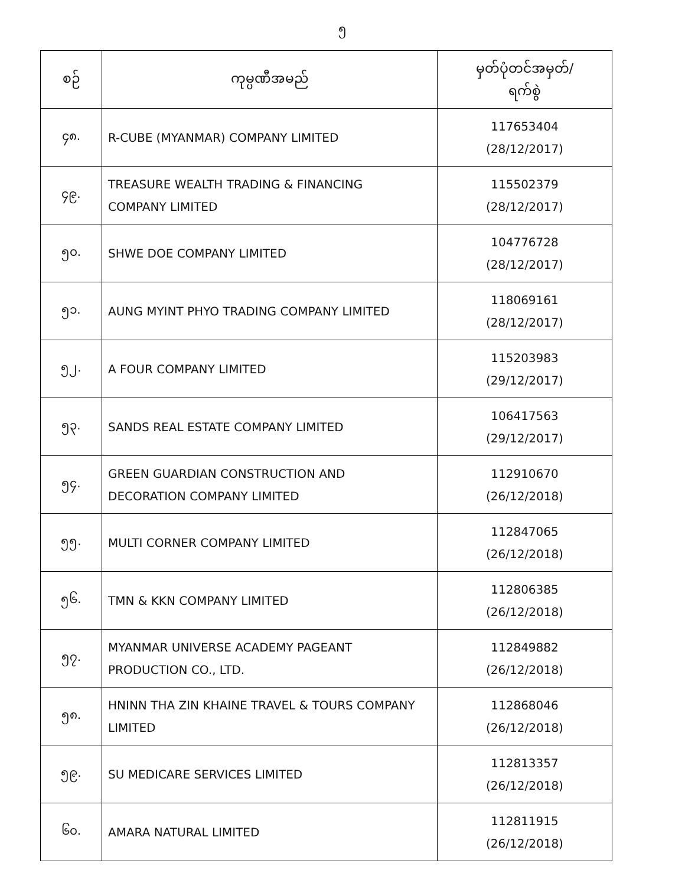၅
| စဉ် | ကုမ္ပဏီအမည် | မှတ်ပုံတင်အမှတ်/ ရက်စွဲ |
| --- | --- | --- |
| ၄၈. | R-CUBE (MYANMAR) COMPANY LIMITED | 117653404 (28/12/2017) |
| ၄၉. | TREASURE WEALTH TRADING & FINANCING COMPANY LIMITED | 115502379 (28/12/2017) |
| ၅၀. | SHWE DOE COMPANY LIMITED | 104776728 (28/12/2017) |
| ၅၁. | AUNG MYINT PHYO TRADING COMPANY LIMITED | 118069161 (28/12/2017) |
| ၅၂. | A FOUR COMPANY LIMITED | 115203983 (29/12/2017) |
| ၅၃. | SANDS REAL ESTATE COMPANY LIMITED | 106417563 (29/12/2017) |
| ၅၄. | GREEN GUARDIAN CONSTRUCTION AND DECORATION COMPANY LIMITED | 112910670 (26/12/2018) |
| ၅၅. | MULTI CORNER COMPANY LIMITED | 112847065 (26/12/2018) |
| ၅၆. | TMN & KKN COMPANY LIMITED | 112806385 (26/12/2018) |
| ၅၇. | MYANMAR UNIVERSE ACADEMY PAGEANT PRODUCTION CO., LTD. | 112849882 (26/12/2018) |
| ၅၈. | HNINN THA ZIN KHAINE TRAVEL & TOURS COMPANY LIMITED | 112868046 (26/12/2018) |
| ၅၉. | SU MEDICARE SERVICES LIMITED | 112813357 (26/12/2018) |
| ၆၀. | AMARA NATURAL LIMITED | 112811915 (26/12/2018) |